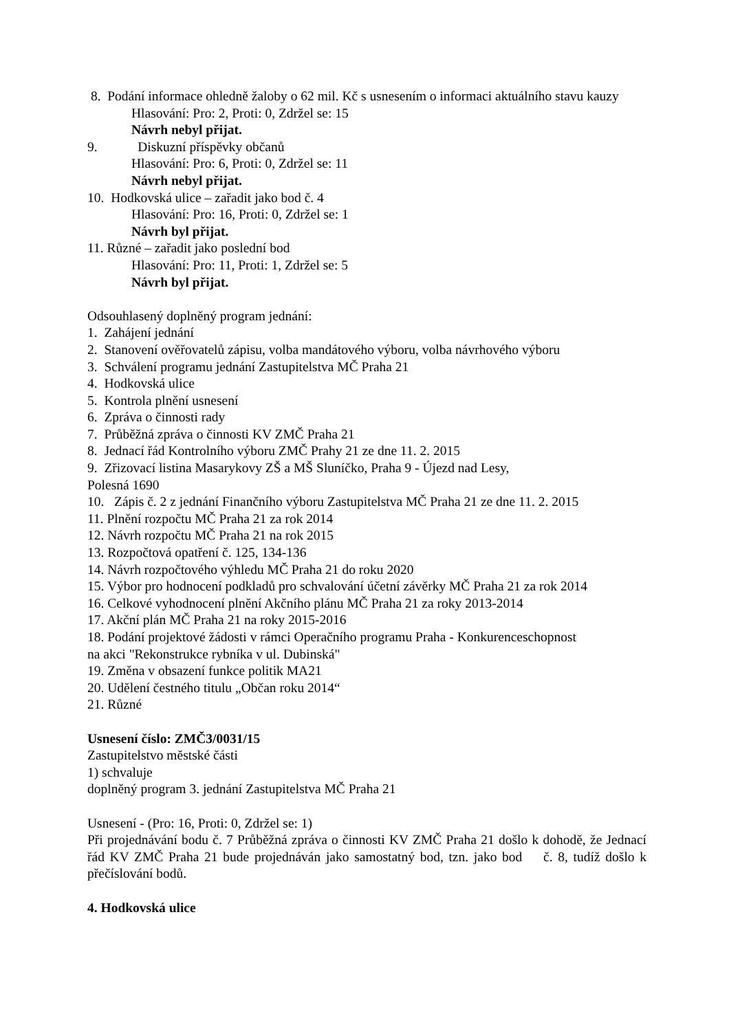8. Podání informace ohledně žaloby o 62 mil. Kč s usnesením o informaci aktuálního stavu kauzy
Hlasování: Pro: 2, Proti: 0, Zdržel se: 15
Návrh nebyl přijat.
9. Diskuzní příspěvky občanů
Hlasování: Pro: 6, Proti: 0, Zdržel se: 11
Návrh nebyl přijat.
10. Hodkovská ulice – zařadit jako bod č. 4
Hlasování: Pro: 16, Proti: 0, Zdržel se: 1
Návrh byl přijat.
11. Různé – zařadit jako poslední bod
Hlasování: Pro: 11, Proti: 1, Zdržel se: 5
Návrh byl přijat.
Odsouhlasený doplněný program jednání:
1. Zahájení jednání
2. Stanovení ověřovatelů zápisu, volba mandátového výboru, volba návrhového výboru
3. Schválení programu jednání Zastupitelstva MČ Praha 21
4. Hodkovská ulice
5. Kontrola plnění usnesení
6. Zpráva o činnosti rady
7. Průběžná zpráva o činnosti KV ZMČ Praha 21
8. Jednací řád Kontrolního výboru ZMČ Prahy 21 ze dne 11. 2. 2015
9. Zřizovací listina Masarykovy ZŠ a MŠ Sluníčko, Praha 9 - Újezd nad Lesy,
Polesná 1690
10. Zápis č. 2 z jednání Finančního výboru Zastupitelstva MČ Praha 21 ze dne 11. 2. 2015
11. Plnění rozpočtu MČ Praha 21 za rok 2014
12. Návrh rozpočtu MČ Praha 21 na rok 2015
13. Rozpočtová opatření č. 125, 134-136
14. Návrh rozpočtového výhledu MČ Praha 21 do roku 2020
15. Výbor pro hodnocení podkladů pro schvalování účetní závěrky MČ Praha 21 za rok 2014
16. Celkové vyhodnocení plnění Akčního plánu MČ Praha 21 za roky 2013-2014
17. Akční plán MČ Praha 21 na roky 2015-2016
18. Podání projektové žádosti v rámci Operačního programu Praha - Konkurenceschopnost
na akci "Rekonstrukce rybníka v ul. Dubinská"
19. Změna v obsazení funkce politik MA21
20. Udělení čestného titulu „Občan roku 2014“
21. Různé
Usnesení číslo: ZMČ3/0031/15
Zastupitelstvo městské části
1) schvaluje
doplněný program 3. jednání Zastupitelstva MČ Praha 21
Usnesení - (Pro: 16, Proti: 0, Zdržel se: 1)
Při projednávání bodu č. 7 Průběžná zpráva o činnosti KV ZMČ Praha 21 došlo k dohodě, že Jednací řád KV ZMČ Praha 21 bude projednáván jako samostatný bod, tzn. jako bod č. 8, tudíž došlo k přečíslování bodů.
4. Hodkovská ulice